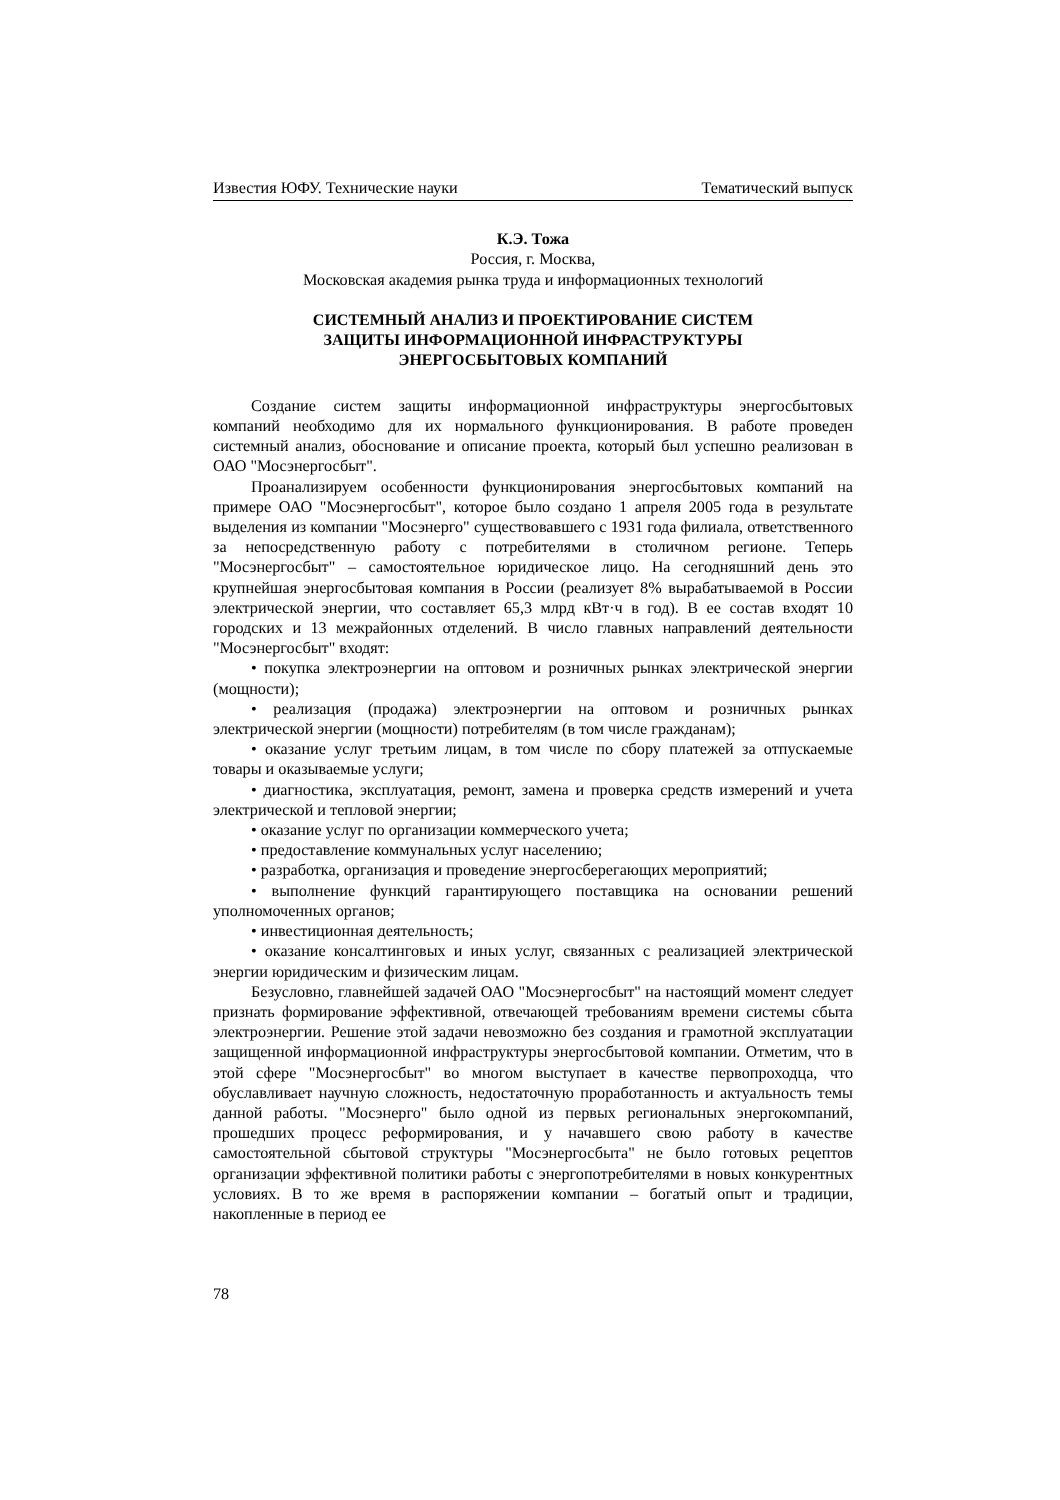Известия ЮФУ. Технические науки Тематический выпуск
К.Э. Тожа
Россия, г. Москва,
Московская академия рынка труда и информационных технологий
СИСТЕМНЫЙ АНАЛИЗ И ПРОЕКТИРОВАНИЕ СИСТЕМ
ЗАЩИТЫ ИНФОРМАЦИОННОЙ ИНФРАСТРУКТУРЫ
ЭНЕРГОСБЫТОВЫХ КОМПАНИЙ
Создание систем защиты информационной инфраструктуры энергосбытовых компаний необходимо для их нормального функционирования. В работе проведен системный анализ, обоснование и описание проекта, который был успешно реализован в ОАО "Мосэнергосбыт".
Проанализируем особенности функционирования энергосбытовых компаний на примере ОАО "Мосэнергосбыт", которое было создано 1 апреля 2005 года в результате выделения из компании "Мосэнерго" существовавшего с 1931 года филиала, ответственного за непосредственную работу с потребителями в столичном регионе. Теперь "Мосэнергосбыт" – самостоятельное юридическое лицо. На сегодняшний день это крупнейшая энергосбытовая компания в России (реализует 8% вырабатываемой в России электрической энергии, что составляет 65,3 млрд кВт·ч в год). В ее состав входят 10 городских и 13 межрайонных отделений. В число главных направлений деятельности "Мосэнергосбыт" входят:
• покупка электроэнергии на оптовом и розничных рынках электрической энергии (мощности);
• реализация (продажа) электроэнергии на оптовом и розничных рынках электрической энергии (мощности) потребителям (в том числе гражданам);
• оказание услуг третьим лицам, в том числе по сбору платежей за отпускаемые товары и оказываемые услуги;
• диагностика, эксплуатация, ремонт, замена и проверка средств измерений и учета электрической и тепловой энергии;
• оказание услуг по организации коммерческого учета;
• предоставление коммунальных услуг населению;
• разработка, организация и проведение энергосберегающих мероприятий;
• выполнение функций гарантирующего поставщика на основании решений уполномоченных органов;
• инвестиционная деятельность;
• оказание консалтинговых и иных услуг, связанных с реализацией электрической энергии юридическим и физическим лицам.
Безусловно, главнейшей задачей ОАО "Мосэнергосбыт" на настоящий момент следует признать формирование эффективной, отвечающей требованиям времени системы сбыта электроэнергии. Решение этой задачи невозможно без создания и грамотной эксплуатации защищенной информационной инфраструктуры энергосбытовой компании. Отметим, что в этой сфере "Мосэнергосбыт" во многом выступает в качестве первопроходца, что обуславливает научную сложность, недостаточную проработанность и актуальность темы данной работы. "Мосэнерго" было одной из первых региональных энергокомпаний, прошедших процесс реформирования, и у начавшего свою работу в качестве самостоятельной сбытовой структуры "Мосэнергосбыта" не было готовых рецептов организации эффективной политики работы с энергопотребителями в новых конкурентных условиях. В то же время в распоряжении компании – богатый опыт и традиции, накопленные в период ее
78